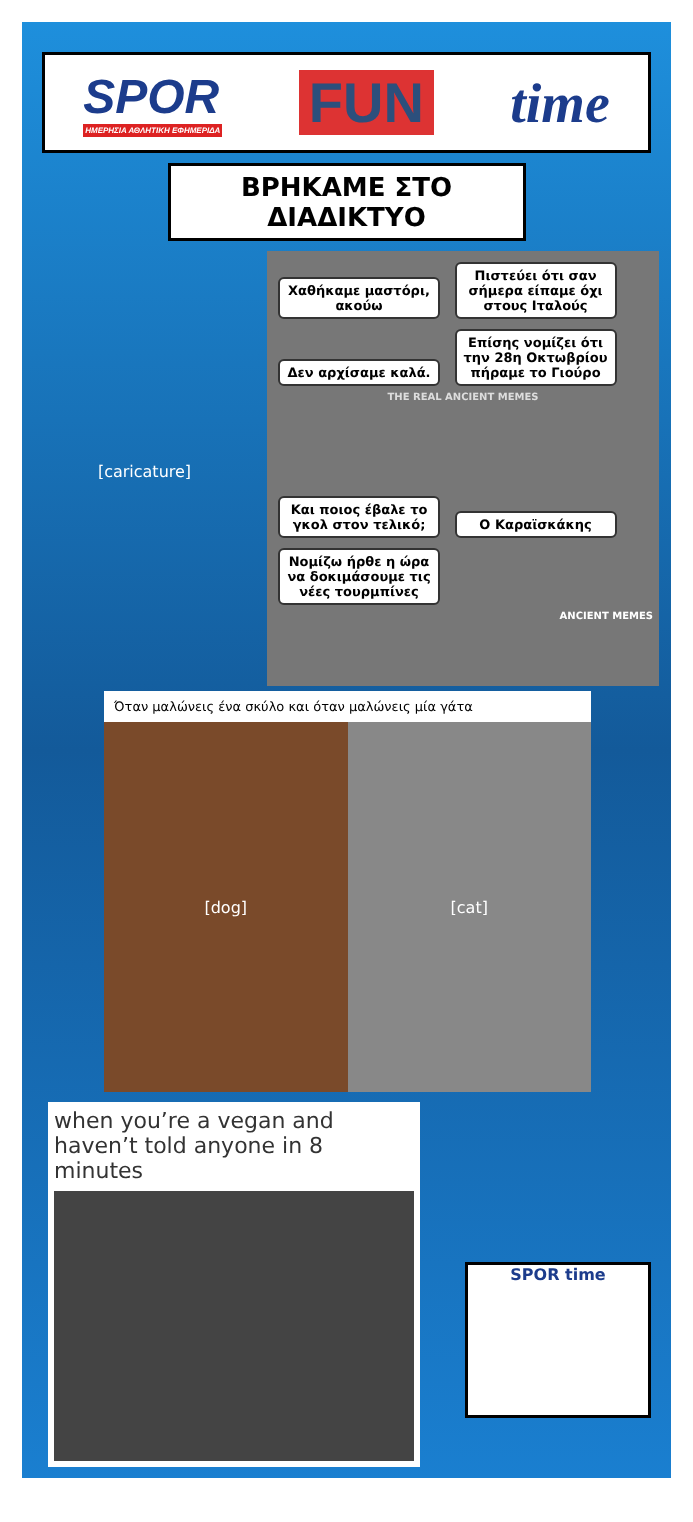SPOR
ΗΜΕΡΗΣΙΑ ΑΘΛΗΤΙΚΗ ΕΦΗΜΕΡΙΔΑ
FUN time
ΒΡΗΚΑΜΕ ΣΤΟ ΔΙΑΔΙΚΤΥΟ
[caricature]
Χαθήκαμε μαστόρι, ακούω Πιστεύει ότι σαν σήμερα είπαμε όχι στους Ιταλούς Δεν αρχίσαμε καλά. Επίσης νομίζει ότι την 28η Οκτωβρίου πήραμε το Γιούρο
THE REAL ANCIENT MEMES
Και ποιος έβαλε το γκολ στον τελικό; Ο Καραϊσκάκης Νομίζω ήρθε η ώρα να δοκιμάσουμε τις νέες τουρμπίνες
ANCIENT MEMES
Όταν μαλώνεις ένα σκύλο και όταν μαλώνεις μία γάτα
[dog] [cat]
when you’re a vegan and haven’t told anyone in 8 minutes
SPOR time